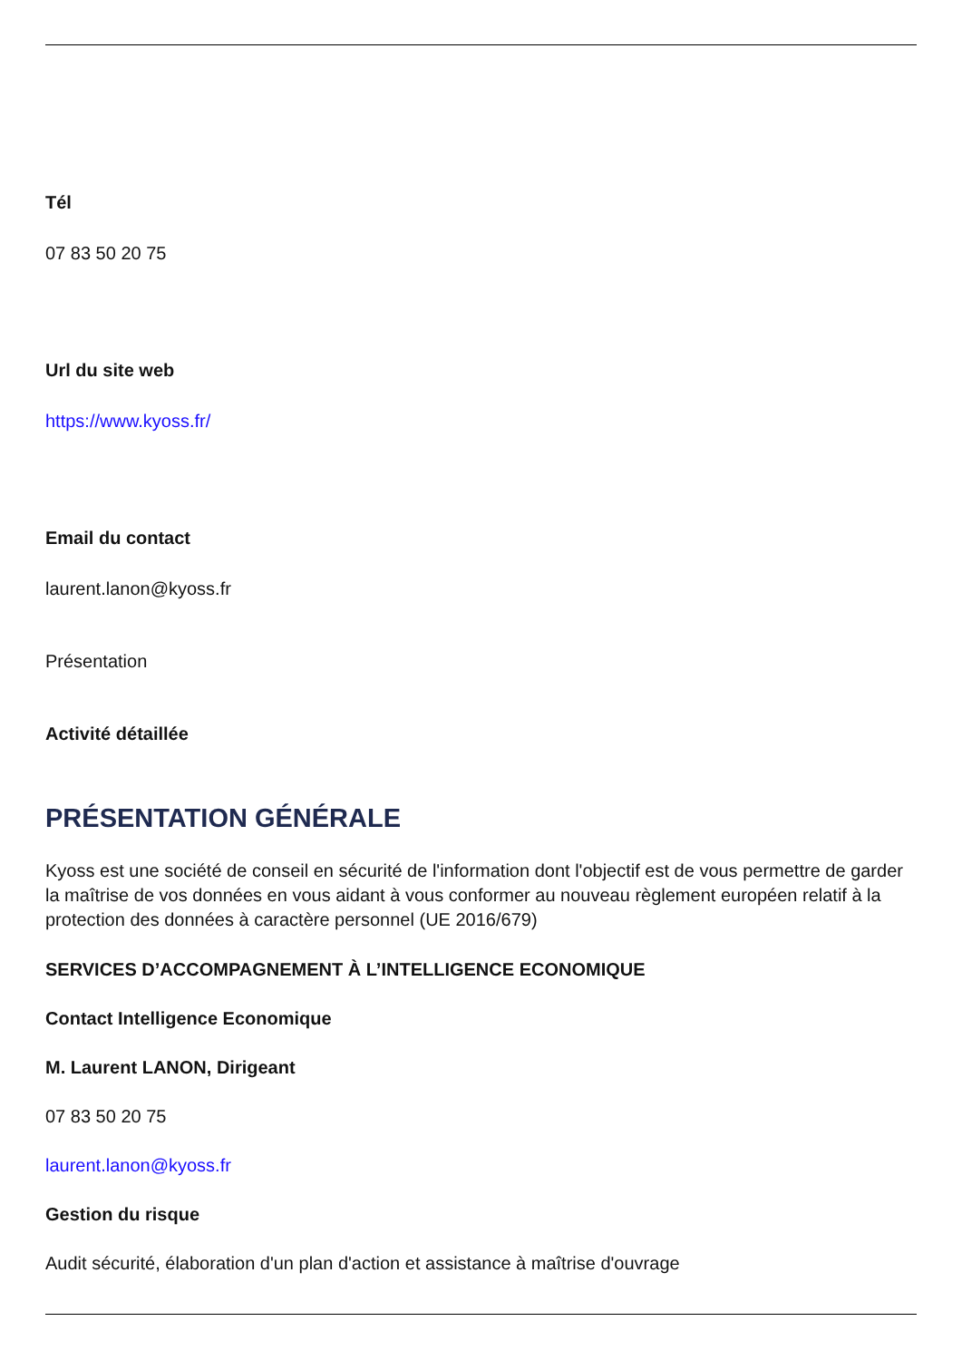Tél
07 83 50 20 75
Url du site web
https://www.kyoss.fr/
Email du contact
laurent.lanon@kyoss.fr
Présentation
Activité détaillée
PRÉSENTATION GÉNÉRALE
Kyoss est une société de conseil en sécurité de l'information dont l'objectif est de vous permettre de garder la maîtrise de vos données en vous aidant à vous conformer au nouveau règlement européen relatif à la protection des données à caractère personnel (UE 2016/679)
SERVICES D’ACCOMPAGNEMENT À L’INTELLIGENCE ECONOMIQUE
Contact Intelligence Economique
M. Laurent LANON, Dirigeant
07 83 50 20 75
laurent.lanon@kyoss.fr
Gestion du risque
Audit sécurité, élaboration d'un plan d'action et assistance à maîtrise d'ouvrage